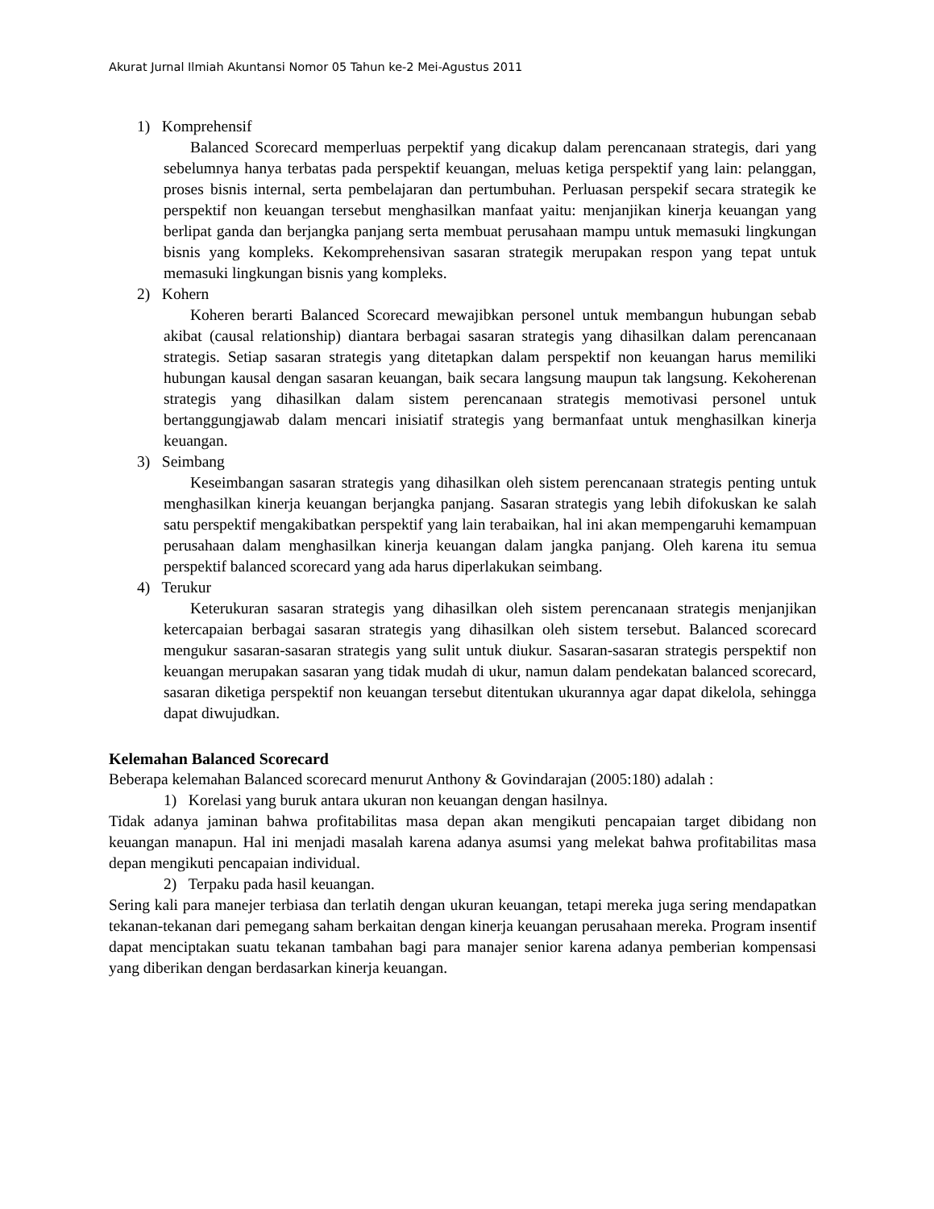Akurat Jurnal Ilmiah Akuntansi Nomor 05 Tahun ke-2 Mei-Agustus 2011
1) Komprehensif
Balanced Scorecard memperluas perpektif yang dicakup dalam perencanaan strategis, dari yang sebelumnya hanya terbatas pada perspektif keuangan, meluas ketiga perspektif yang lain: pelanggan, proses bisnis internal, serta pembelajaran dan pertumbuhan. Perluasan perspekif secara strategik ke perspektif non keuangan tersebut menghasilkan manfaat yaitu: menjanjikan kinerja keuangan yang berlipat ganda dan berjangka panjang serta membuat perusahaan mampu untuk memasuki lingkungan bisnis yang kompleks. Kekomprehensivan sasaran strategik merupakan respon yang tepat untuk memasuki lingkungan bisnis yang kompleks.
2) Kohern
Koheren berarti Balanced Scorecard mewajibkan personel untuk membangun hubungan sebab akibat (causal relationship) diantara berbagai sasaran strategis yang dihasilkan dalam perencanaan strategis. Setiap sasaran strategis yang ditetapkan dalam perspektif non keuangan harus memiliki hubungan kausal dengan sasaran keuangan, baik secara langsung maupun tak langsung. Kekoherenan strategis yang dihasilkan dalam sistem perencanaan strategis memotivasi personel untuk bertanggungjawab dalam mencari inisiatif strategis yang bermanfaat untuk menghasilkan kinerja keuangan.
3) Seimbang
Keseimbangan sasaran strategis yang dihasilkan oleh sistem perencanaan strategis penting untuk menghasilkan kinerja keuangan berjangka panjang. Sasaran strategis yang lebih difokuskan ke salah satu perspektif mengakibatkan perspektif yang lain terabaikan, hal ini akan mempengaruhi kemampuan perusahaan dalam menghasilkan kinerja keuangan dalam jangka panjang. Oleh karena itu semua perspektif balanced scorecard yang ada harus diperlakukan seimbang.
4) Terukur
Keterukuran sasaran strategis yang dihasilkan oleh sistem perencanaan strategis menjanjikan ketercapaian berbagai sasaran strategis yang dihasilkan oleh sistem tersebut. Balanced scorecard mengukur sasaran-sasaran strategis yang sulit untuk diukur. Sasaran-sasaran strategis perspektif non keuangan merupakan sasaran yang tidak mudah di ukur, namun dalam pendekatan balanced scorecard, sasaran diketiga perspektif non keuangan tersebut ditentukan ukurannya agar dapat dikelola, sehingga dapat diwujudkan.
Kelemahan Balanced Scorecard
Beberapa kelemahan Balanced scorecard menurut Anthony & Govindarajan (2005:180) adalah :
1) Korelasi yang buruk antara ukuran non keuangan dengan hasilnya.
Tidak adanya jaminan bahwa profitabilitas masa depan akan mengikuti pencapaian target dibidang non keuangan manapun. Hal ini menjadi masalah karena adanya asumsi yang melekat bahwa profitabilitas masa depan mengikuti pencapaian individual.
2) Terpaku pada hasil keuangan.
Sering kali para manejer terbiasa dan terlatih dengan ukuran keuangan, tetapi mereka juga sering mendapatkan tekanan-tekanan dari pemegang saham berkaitan dengan kinerja keuangan perusahaan mereka. Program insentif dapat menciptakan suatu tekanan tambahan bagi para manajer senior karena adanya pemberian kompensasi yang diberikan dengan berdasarkan kinerja keuangan.